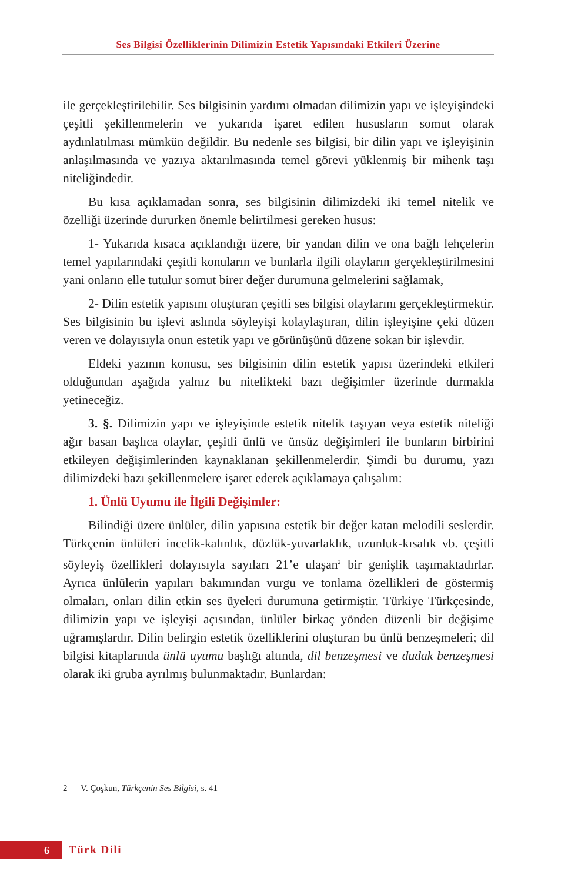Ses Bilgisi Özelliklerinin Dilimizin Estetik Yapısındaki Etkileri Üzerine
ile gerçekleştirilebilir. Ses bilgisinin yardımı olmadan dilimizin yapı ve işleyişindeki çeşitli şekillenmelerin ve yukarıda işaret edilen hususların somut olarak aydınlatılması mümkün değildir. Bu nedenle ses bilgisi, bir dilin yapı ve işleyişinin anlaşılmasında ve yazıya aktarılmasında temel görevi yüklenmiş bir mihenk taşı niteliğindedir.
Bu kısa açıklamadan sonra, ses bilgisinin dilimizdeki iki temel nitelik ve özelliği üzerinde dururken önemle belirtilmesi gereken husus:
1- Yukarıda kısaca açıklandığı üzere, bir yandan dilin ve ona bağlı lehçelerin temel yapılarındaki çeşitli konuların ve bunlarla ilgili olayların gerçekleştirilmesini yani onların elle tutulur somut birer değer durumuna gelmelerini sağlamak,
2- Dilin estetik yapısını oluşturan çeşitli ses bilgisi olaylarını gerçekleştirmektir. Ses bilgisinin bu işlevi aslında söyleyişi kolaylaştıran, dilin işleyişine çeki düzen veren ve dolayısıyla onun estetik yapı ve görünüşünü düzene sokan bir işlevdir.
Eldeki yazının konusu, ses bilgisinin dilin estetik yapısı üzerindeki etkileri olduğundan aşağıda yalnız bu nitelikteki bazı değişimler üzerinde durmakla yetineceğiz.
3. §. Dilimizin yapı ve işleyişinde estetik nitelik taşıyan veya estetik niteliği ağır basan başlıca olaylar, çeşitli ünlü ve ünsüz değişimleri ile bunların birbirini etkileyen değişimlerinden kaynaklanan şekillenmelerdir. Şimdi bu durumu, yazı dilimizdeki bazı şekillenmelere işaret ederek açıklamaya çalışalım:
1. Ünlü Uyumu ile İlgili Değişimler:
Bilindiği üzere ünlüler, dilin yapısına estetik bir değer katan melodili seslerdir. Türkçenin ünlüleri incelik-kalınlık, düzlük-yuvarlaklık, uzunluk-kısalık vb. çeşitli söyleyiş özellikleri dolayısıyla sayıları 21’e ulaşan<sup>2</sup> bir genişlik taşımaktadırlar. Ayrıca ünlülerin yapıları bakımından vurgu ve tonlama özellikleri de göstermiş olmaları, onları dilin etkin ses üyeleri durumuna getirmiştir. Türkiye Türkçesinde, dilimizin yapı ve işleyişi açısından, ünlüler birkaç yönden düzenli bir değişime uğramışlardır. Dilin belirgin estetik özelliklerini oluşturan bu ünlü benzeşmeleri; dil bilgisi kitaplarında ünlü uyumu başlığı altında, dil benzeşmesi ve dudak benzeşmesi olarak iki gruba ayrılmış bulunmaktadır. Bunlardan:
2 V. Çoşkun, Türkçenin Ses Bilgisi, s. 41
6 Türk Dili